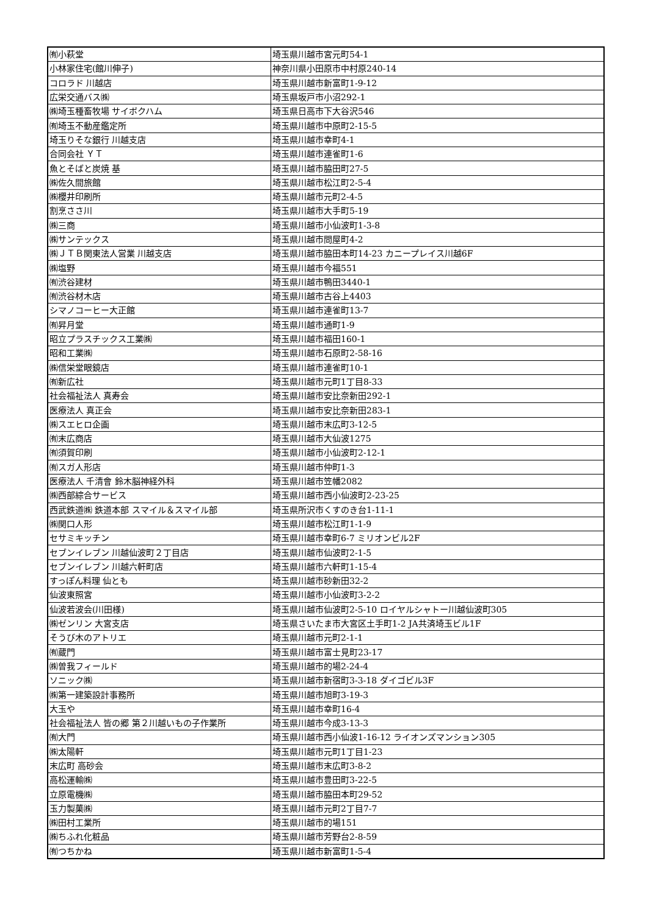| ㈲小萩堂 | 埼玉県川越市宮元町54-1 |
| 小林家住宅(館川伸子) | 神奈川県小田原市中村原240-14 |
| コロラド 川越店 | 埼玉県川越市新富町1-9-12 |
| 広栄交通バス㈱ | 埼玉県坂戸市小沼292-1 |
| ㈱埼玉種畜牧場 サイボクハム | 埼玉県日高市下大谷沢546 |
| ㈲埼玉不動産鑑定所 | 埼玉県川越市中原町2-15-5 |
| 埼玉りそな銀行 川越支店 | 埼玉県川越市幸町4-1 |
| 合同会社 ＹＴ | 埼玉県川越市連雀町1-6 |
| 魚とそばと炭焼 基 | 埼玉県川越市脇田町27-5 |
| ㈱佐久間旅館 | 埼玉県川越市松江町2-5-4 |
| ㈱櫻井印刷所 | 埼玉県川越市元町2-4-5 |
| 割烹ささ川 | 埼玉県川越市大手町5-19 |
| ㈱三商 | 埼玉県川越市小仙波町1-3-8 |
| ㈱サンテックス | 埼玉県川越市問屋町4-2 |
| ㈱ＪＴＢ関東法人営業 川越支店 | 埼玉県川越市脇田本町14-23 カニープレイス川越6F |
| ㈱塩野 | 埼玉県川越市今福551 |
| ㈲渋谷建材 | 埼玉県川越市鴨田3440-1 |
| ㈲渋谷材木店 | 埼玉県川越市古谷上4403 |
| シマノコーヒー大正館 | 埼玉県川越市連雀町13-7 |
| ㈲昇月堂 | 埼玉県川越市通町1-9 |
| 昭立プラスチックス工業㈱ | 埼玉県川越市福田160-1 |
| 昭和工業㈱ | 埼玉県川越市石原町2-58-16 |
| ㈱信栄堂眼鏡店 | 埼玉県川越市連雀町10-1 |
| ㈲新広社 | 埼玉県川越市元町1丁目8-33 |
| 社会福祉法人 真寿会 | 埼玉県川越市安比奈新田292-1 |
| 医療法人 真正会 | 埼玉県川越市安比奈新田283-1 |
| ㈱スエヒロ企画 | 埼玉県川越市末広町3-12-5 |
| ㈲末広商店 | 埼玉県川越市大仙波1275 |
| ㈲須賀印刷 | 埼玉県川越市小仙波町2-12-1 |
| ㈲スガ人形店 | 埼玉県川越市仲町1-3 |
| 医療法人 千清會 鈴木脳神経外科 | 埼玉県川越市笠幡2082 |
| ㈱西部綜合サービス | 埼玉県川越市西小仙波町2-23-25 |
| 西武鉄道㈱ 鉄道本部 スマイル＆スマイル部 | 埼玉県所沢市くすのき台1-11-1 |
| ㈱関口人形 | 埼玉県川越市松江町1-1-9 |
| セサミキッチン | 埼玉県川越市幸町6-7 ミリオンビル2F |
| セブンイレブン 川越仙波町２丁目店 | 埼玉県川越市仙波町2-1-5 |
| セブンイレブン 川越六軒町店 | 埼玉県川越市六軒町1-15-4 |
| すっぽん料理 仙とも | 埼玉県川越市砂新田32-2 |
| 仙波東照宮 | 埼玉県川越市小仙波町3-2-2 |
| 仙波若波会(川田様) | 埼玉県川越市仙波町2-5-10 ロイヤルシャトー川越仙波町305 |
| ㈱ゼンリン 大宮支店 | 埼玉県さいたま市大宮区土手町1-2 JA共済埼玉ビル1F |
| そうび木のアトリエ | 埼玉県川越市元町2-1-1 |
| ㈲蔵門 | 埼玉県川越市富士見町23-17 |
| ㈱曽我フィールド | 埼玉県川越市的場2-24-4 |
| ソニック㈱ | 埼玉県川越市新宿町3-3-18 ダイゴビル3F |
| ㈱第一建築設計事務所 | 埼玉県川越市旭町3-19-3 |
| 大玉や | 埼玉県川越市幸町16-4 |
| 社会福祉法人 皆の郷 第２川越いもの子作業所 | 埼玉県川越市今成3-13-3 |
| ㈲大門 | 埼玉県川越市西小仙波1-16-12 ライオンズマンション305 |
| ㈱太陽軒 | 埼玉県川越市元町1丁目1-23 |
| 末広町 高砂会 | 埼玉県川越市末広町3-8-2 |
| 高松運輸㈱ | 埼玉県川越市豊田町3-22-5 |
| 立原電機㈱ | 埼玉県川越市脇田本町29-52 |
| 玉力製菓㈱ | 埼玉県川越市元町2丁目7-7 |
| ㈱田村工業所 | 埼玉県川越市的場151 |
| ㈱ちふれ化粧品 | 埼玉県川越市芳野台2-8-59 |
| ㈲つちかね | 埼玉県川越市新富町1-5-4 |